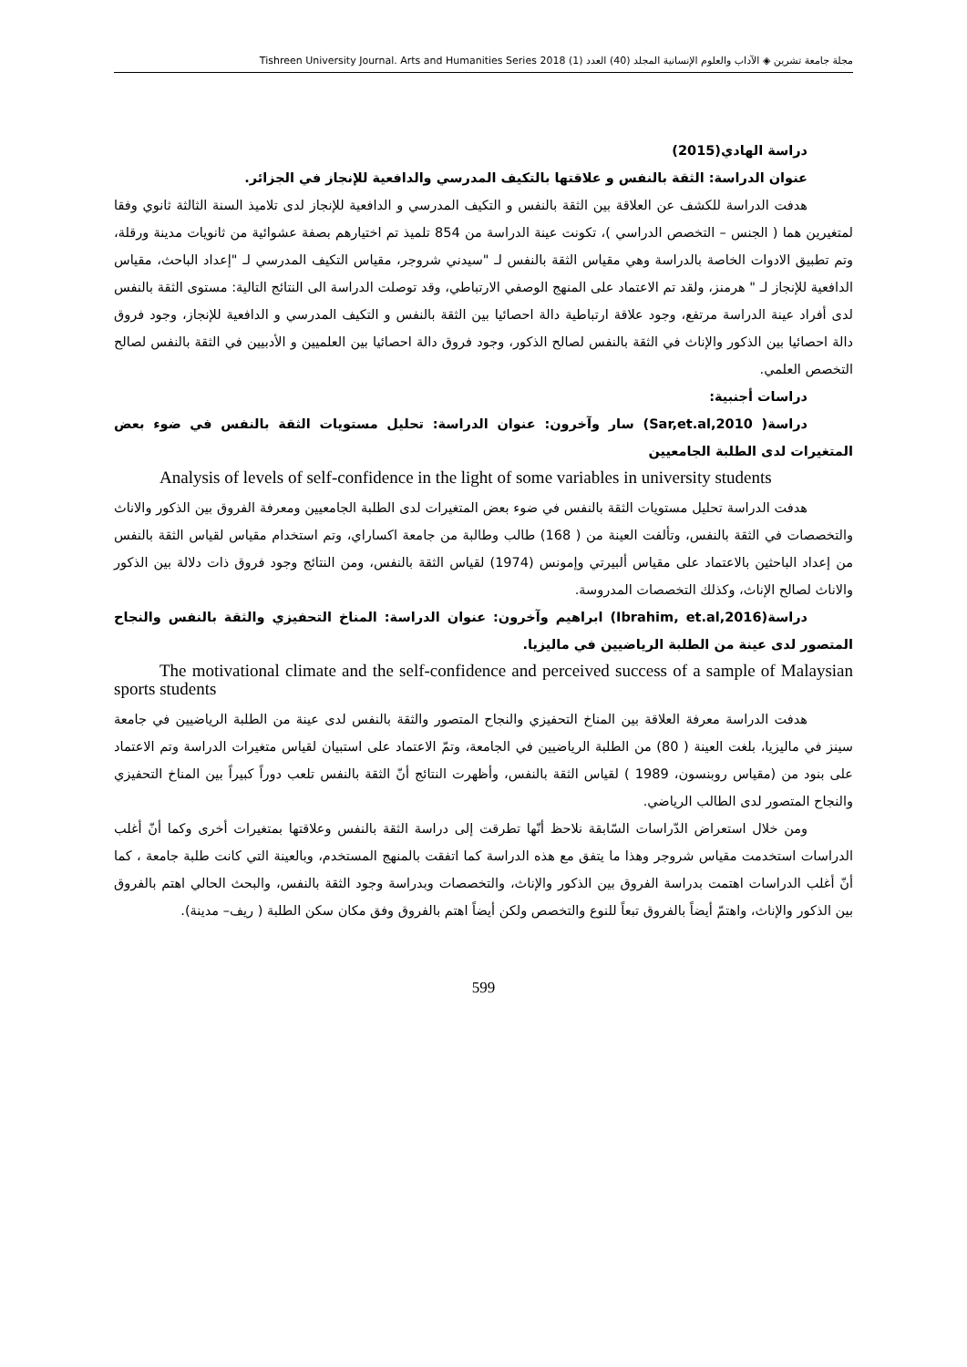مجلة جامعة تشرين ◈ الآداب والعلوم الإنسانية المجلد (40) العدد (1) 2018 Tishreen University Journal. Arts and Humanities Series
دراسة الهادي(2015)
عنوان الدراسة: الثقة بالنفس و علاقتها بالتكيف المدرسي والدافعية للإنجاز في الجزائر.
هدفت الدراسة للكشف عن العلاقة بين الثقة بالنفس و التكيف المدرسي و الدافعية للإنجاز لدى تلاميذ السنة الثالثة ثانوي وفقا لمتغيرين هما ( الجنس – التخصص الدراسي )، تكونت عينة الدراسة من 854 تلميذ تم اختيارهم بصفة عشوائية من ثانويات مدينة ورقلة، وتم تطبيق الادوات الخاصة بالدراسة وهي مقياس الثقة بالنفس لـ "سيدني شروجر، مقياس التكيف المدرسي لـ "إعداد الباحث، مقياس الدافعية للإنجاز لـ " هرمنز، ولقد تم الاعتماد على المنهج الوصفي الارتباطي، وقد توصلت الدراسة الى النتائج التالية: مستوى الثقة بالنفس لدى أفراد عينة الدراسة مرتفع، وجود علاقة ارتباطية دالة احصائيا بين الثقة بالنفس و التكيف المدرسي و الدافعية للإنجاز، وجود فروق دالة احصائيا بين الذكور والإناث في الثقة بالنفس لصالح الذكور، وجود فروق دالة احصائيا بين العلميين و الأدبيين في الثقة بالنفس لصالح التخصص العلمي.
دراسات أجنبية:
دراسة( Sar,et.al,2010) سار وآخرون: عنوان الدراسة: تحليل مستويات الثقة بالنفس في ضوء بعض المتغيرات لدى الطلبة الجامعيين
Analysis of levels of self-confidence in the light of some variables in university students
هدفت الدراسة تحليل مستويات الثقة بالنفس في ضوء بعض المتغيرات لدى الطلبة الجامعيين ومعرفة الفروق بين الذكور والاناث والتخصصات في الثقة بالنفس، وتألفت العينة من ( 168) طالب وطالبة من جامعة اكساراي، وتم استخدام مقياس لقياس الثقة بالنفس من إعداد الباحثين بالاعتماد على مقياس ألبيرتي وإمونس (1974) لقياس الثقة بالنفس، ومن النتائج وجود فروق ذات دلالة بين الذكور والاناث لصالح الإناث، وكذلك التخصصات المدروسة.
دراسة(Ibrahim, et.al,2016) ابراهيم وآخرون: عنوان الدراسة: المناخ التحفيزي والثقة بالنفس والنجاح المتصور لدى عينة من الطلبة الرياضيين في ماليزيا.
The motivational climate and the self-confidence and perceived success of a sample of Malaysian sports students
هدفت الدراسة معرفة العلاقة بين المناخ التحفيزي والنجاح المتصور والثقة بالنفس لدى عينة من الطلبة الرياضيين في جامعة سينز في ماليزيا، بلغت العينة ( 80) من الطلبة الرياضيين في الجامعة، وتمّ الاعتماد على استبيان لقياس متغيرات الدراسة وتم الاعتماد على بنود من (مقياس روبنسون، 1989 ) لقياس الثقة بالنفس، وأظهرت النتائج أنّ الثقة بالنفس تلعب دوراً كبيراً بين المناخ التحفيزي والنجاح المتصور لدى الطالب الرياضي.
ومن خلال استعراض الدّراسات السّابقة نلاحظ أنّها تطرقت إلى دراسة الثقة بالنفس وعلاقتها بمتغيرات أخرى وكما أنّ أغلب الدراسات استخدمت مقياس شروجر وهذا ما يتفق مع هذه الدراسة كما اتفقت بالمنهج المستخدم، وبالعينة التي كانت طلبة جامعة ، كما أنّ أغلب الدراسات اهتمت بدراسة الفروق بين الذكور والإناث، والتخصصات وبدراسة وجود الثقة بالنفس، والبحث الحالي اهتم بالفروق بين الذكور والإناث، واهتمّ أيضاً بالفروق تبعاً للنوع والتخصص ولكن أيضاً اهتم بالفروق وفق مكان سكن الطلبة ( ريف– مدينة).
599